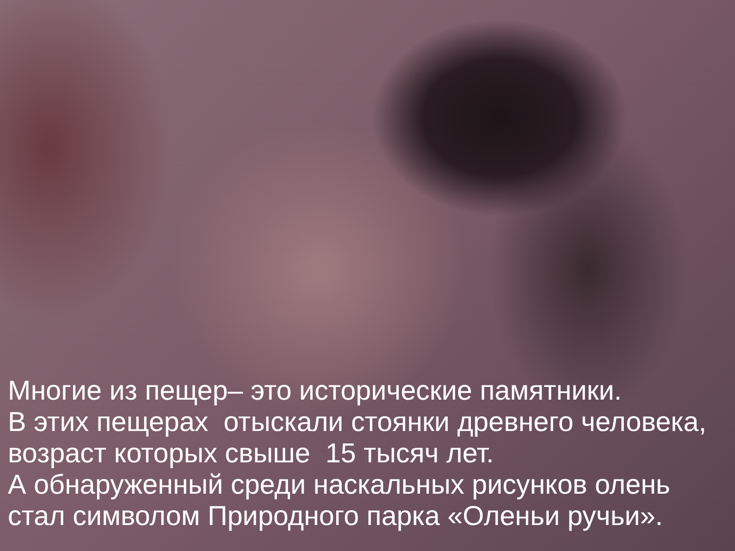Многие из пещер– это исторические памятники.
В этих пещерах отыскали стоянки древнего человека, возраст которых свыше 15 тысяч лет.
А обнаруженный среди наскальных рисунков олень стал символом Природного парка «Оленьи ручьи».